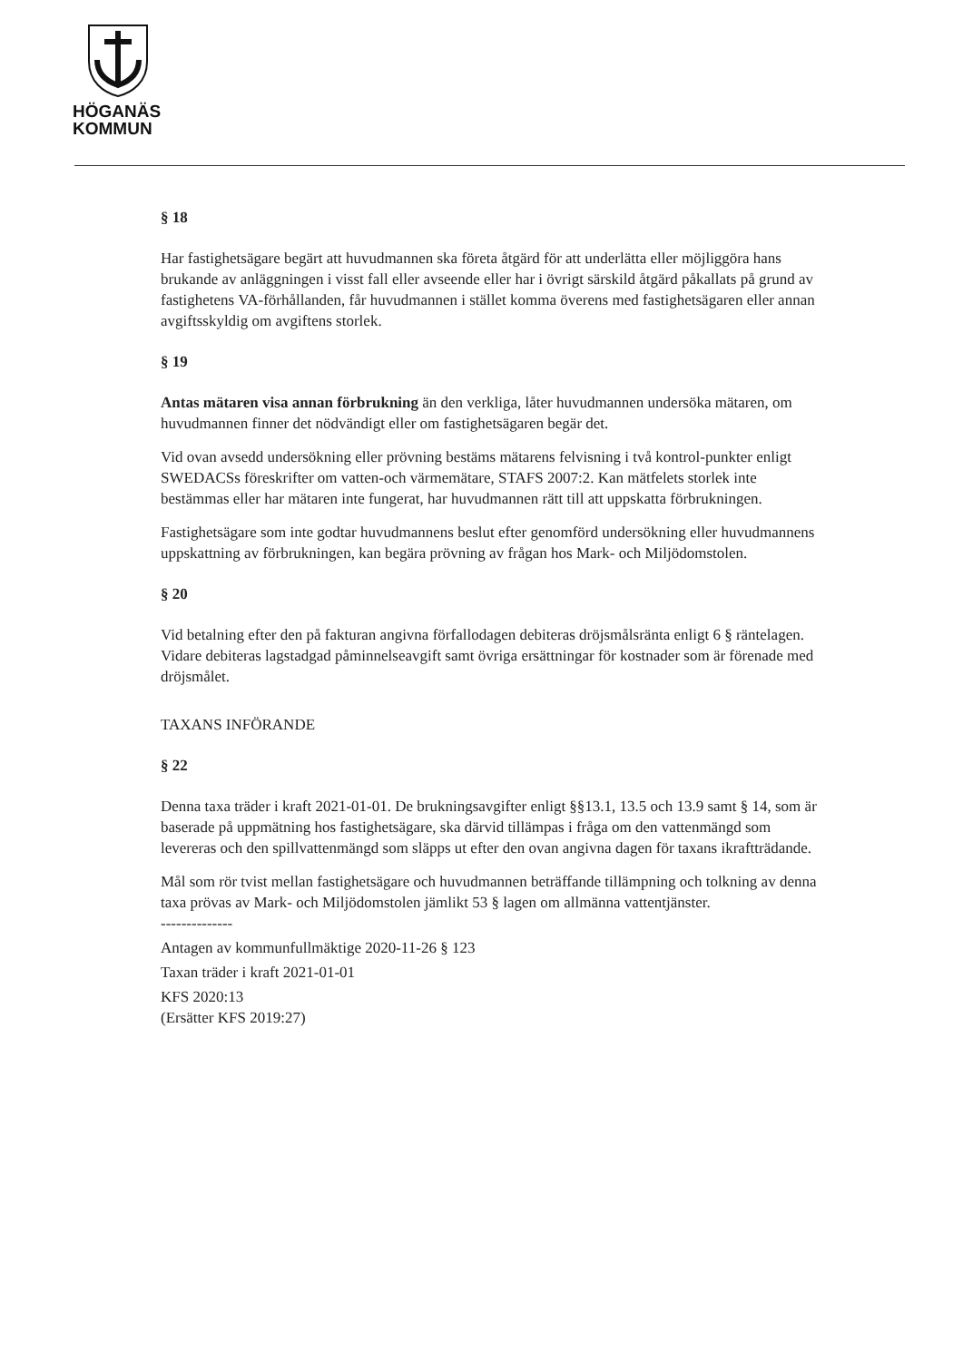HÖGANÄS
KOMMUN
§ 18
Har fastighetsägare begärt att huvudmannen ska företa åtgärd för att underlätta eller möjliggöra hans brukande av anläggningen i visst fall eller avseende eller har i övrigt särskild åtgärd påkallats på grund av fastighetens VA-förhållanden, får huvudmannen i stället komma överens med fastighetsägaren eller annan avgiftsskyldig om avgiftens storlek.
§ 19
Antas mätaren visa annan förbrukning än den verkliga, låter huvudmannen undersöka mätaren, om huvudmannen finner det nödvändigt eller om fastighetsägaren begär det.
Vid ovan avsedd undersökning eller prövning bestäms mätarens felvisning i två kontrol-punkter enligt SWEDACSs föreskrifter om vatten-och värmemätare, STAFS 2007:2. Kan mätfelets storlek inte bestämmas eller har mätaren inte fungerat, har huvudmannen rätt till att uppskatta förbrukningen.
Fastighetsägare som inte godtar huvudmannens beslut efter genomförd undersökning eller huvudmannens uppskattning av förbrukningen, kan begära prövning av frågan hos Mark- och Miljödomstolen.
§ 20
Vid betalning efter den på fakturan angivna förfallodagen debiteras dröjsmålsränta enligt 6 § räntelagen. Vidare debiteras lagstadgad påminnelseavgift samt övriga ersättningar för kostnader som är förenade med dröjsmålet.
TAXANS INFÖRANDE
§ 22
Denna taxa träder i kraft 2021-01-01. De brukningsavgifter enligt §§13.1, 13.5 och 13.9 samt § 14, som är baserade på uppmätning hos fastighetsägare, ska därvid tillämpas i fråga om den vattenmängd som levereras och den spillvattenmängd som släpps ut efter den ovan angivna dagen för taxans ikraftträdande.
Mål som rör tvist mellan fastighetsägare och huvudmannen beträffande tillämpning och tolkning av denna taxa prövas av Mark- och Miljödomstolen jämlikt 53 § lagen om allmänna vattentjänster.
--------------
Antagen av kommunfullmäktige 2020-11-26 § 123
Taxan träder i kraft 2021-01-01
KFS 2020:13
(Ersätter KFS 2019:27)